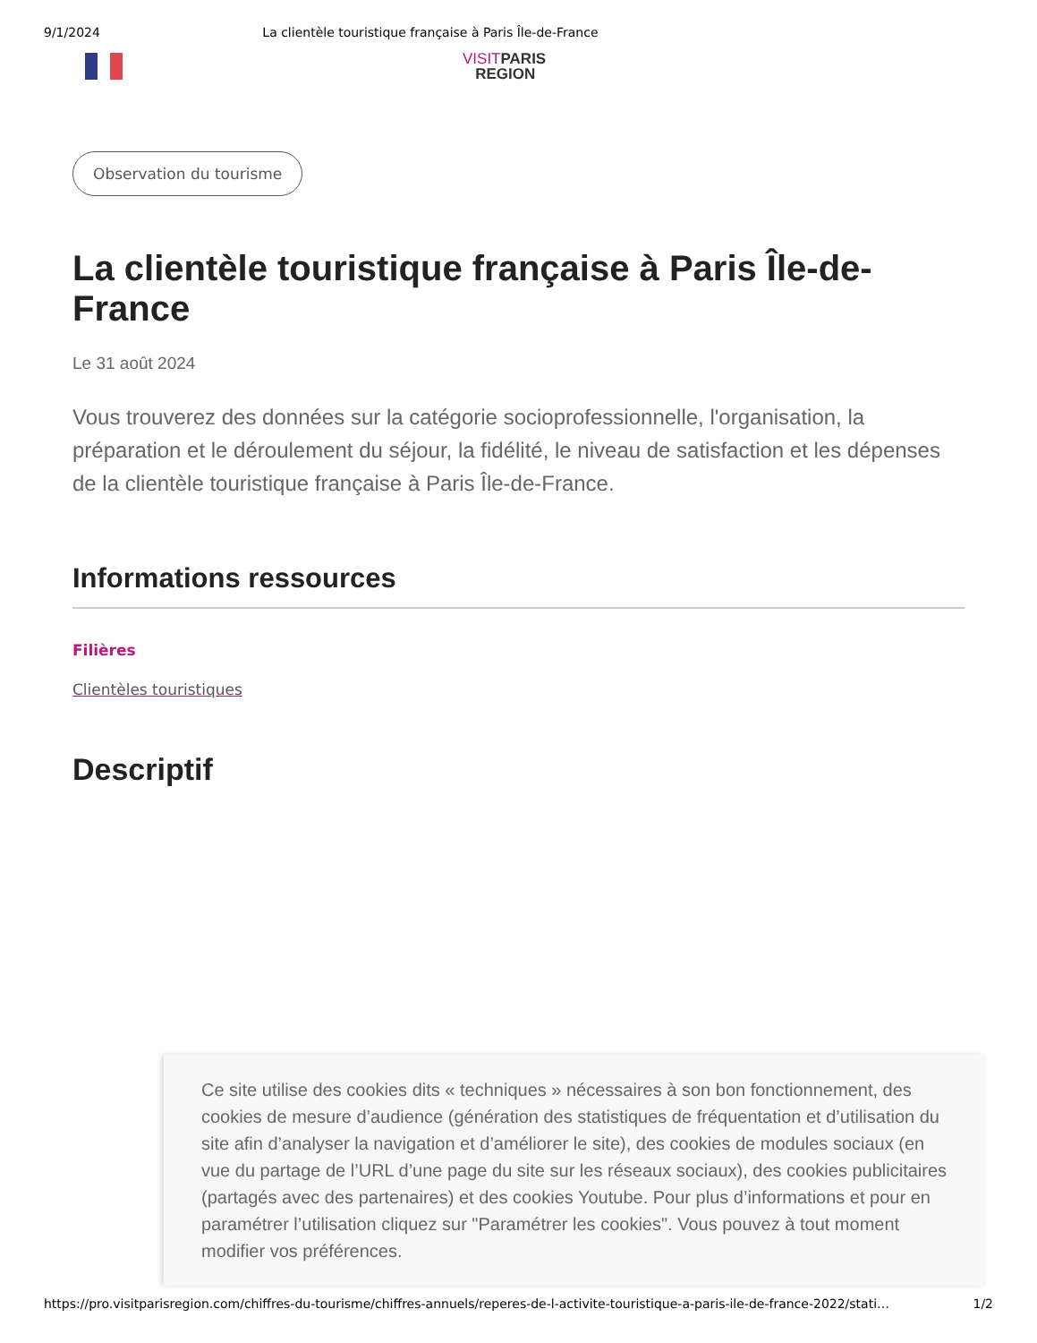9/1/2024 La clientèle touristique française à Paris Île-de-France
VISITPARIS
REGION
Observation du tourisme
La clientèle touristique française à Paris Île-de-France
Le 31 août 2024
Vous trouverez des données sur la catégorie socioprofessionnelle, l'organisation, la préparation et le déroulement du séjour, la fidélité, le niveau de satisfaction et les dépenses de la clientèle touristique française à Paris Île-de-France.
Informations ressources
Filières
Clientèles touristiques
Descriptif
Ce site utilise des cookies dits « techniques » nécessaires à son bon fonctionnement, des cookies de mesure d’audience (génération des statistiques de fréquentation et d’utilisation du site afin d’analyser la navigation et d’améliorer le site), des cookies de modules sociaux (en vue du partage de l’URL d’une page du site sur les réseaux sociaux), des cookies publicitaires (partagés avec des partenaires) et des cookies Youtube. Pour plus d’informations et pour en paramétrer l’utilisation cliquez sur "Paramétrer les cookies". Vous pouvez à tout moment modifier vos préférences.
https://pro.visitparisregion.com/chiffres-du-tourisme/chiffres-annuels/reperes-de-l-activite-touristique-a-paris-ile-de-france-2022/stati… 1/2